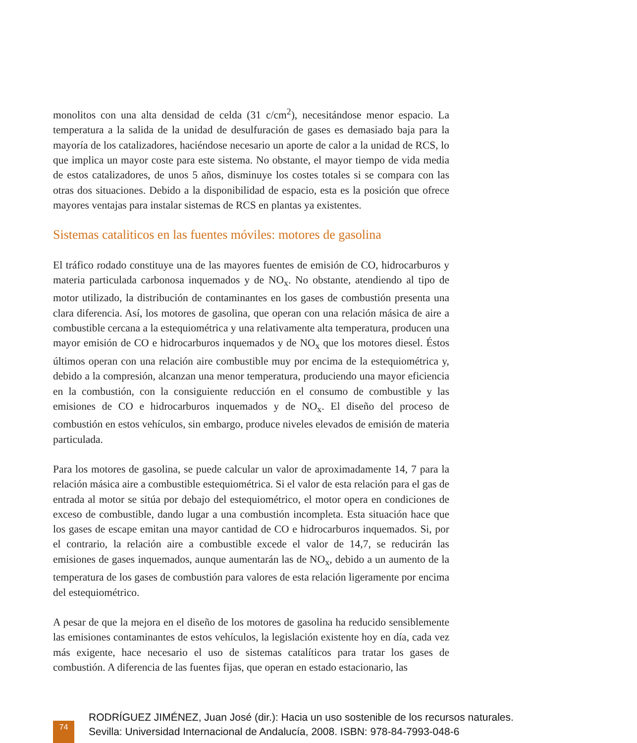monolitos con una alta densidad de celda (31 c/cm<sup>2</sup>), necesitándose menor espacio. La temperatura a la salida de la unidad de desulfuración de gases es demasiado baja para la mayoría de los catalizadores, haciéndose necesario un aporte de calor a la unidad de RCS, lo que implica un mayor coste para este sistema. No obstante, el mayor tiempo de vida media de estos catalizadores, de unos 5 años, disminuye los costes totales si se compara con las otras dos situaciones. Debido a la disponibilidad de espacio, esta es la posición que ofrece mayores ventajas para instalar sistemas de RCS en plantas ya existentes.
Sistemas cataliticos en las fuentes móviles: motores de gasolina
El tráfico rodado constituye una de las mayores fuentes de emisión de CO, hidrocarburos y materia particulada carbonosa inquemados y de NO<sub>x</sub>. No obstante, atendiendo al tipo de motor utilizado, la distribución de contaminantes en los gases de combustión presenta una clara diferencia. Así, los motores de gasolina, que operan con una relación másica de aire a combustible cercana a la estequiométrica y una relativamente alta temperatura, producen una mayor emisión de CO e hidrocarburos inquemados y de NO<sub>x</sub> que los motores diesel. Éstos últimos operan con una relación aire combustible muy por encima de la estequiométrica y, debido a la compresión, alcanzan una menor temperatura, produciendo una mayor eficiencia en la combustión, con la consiguiente reducción en el consumo de combustible y las emisiones de CO e hidrocarburos inquemados y de NO<sub>x</sub>. El diseño del proceso de combustión en estos vehículos, sin embargo, produce niveles elevados de emisión de materia particulada.
Para los motores de gasolina, se puede calcular un valor de aproximadamente 14, 7 para la relación másica aire a combustible estequiométrica. Si el valor de esta relación para el gas de entrada al motor se sitúa por debajo del estequiométrico, el motor opera en condiciones de exceso de combustible, dando lugar a una combustión incompleta. Esta situación hace que los gases de escape emitan una mayor cantidad de CO e hidrocarburos inquemados. Si, por el contrario, la relación aire a combustible excede el valor de 14,7, se reducirán las emisiones de gases inquemados, aunque aumentarán las de NO<sub>x</sub>, debido a un aumento de la temperatura de los gases de combustión para valores de esta relación ligeramente por encima del estequiométrico.
A pesar de que la mejora en el diseño de los motores de gasolina ha reducido sensiblemente las emisiones contaminantes de estos vehículos, la legislación existente hoy en día, cada vez más exigente, hace necesario el uso de sistemas catalíticos para tratar los gases de combustión. A diferencia de las fuentes fijas, que operan en estado estacionario, las
74
RODRÍGUEZ JIMÉNEZ, Juan José (dir.): Hacia un uso sostenible de los recursos naturales.
Sevilla: Universidad Internacional de Andalucía, 2008. ISBN: 978-84-7993-048-6